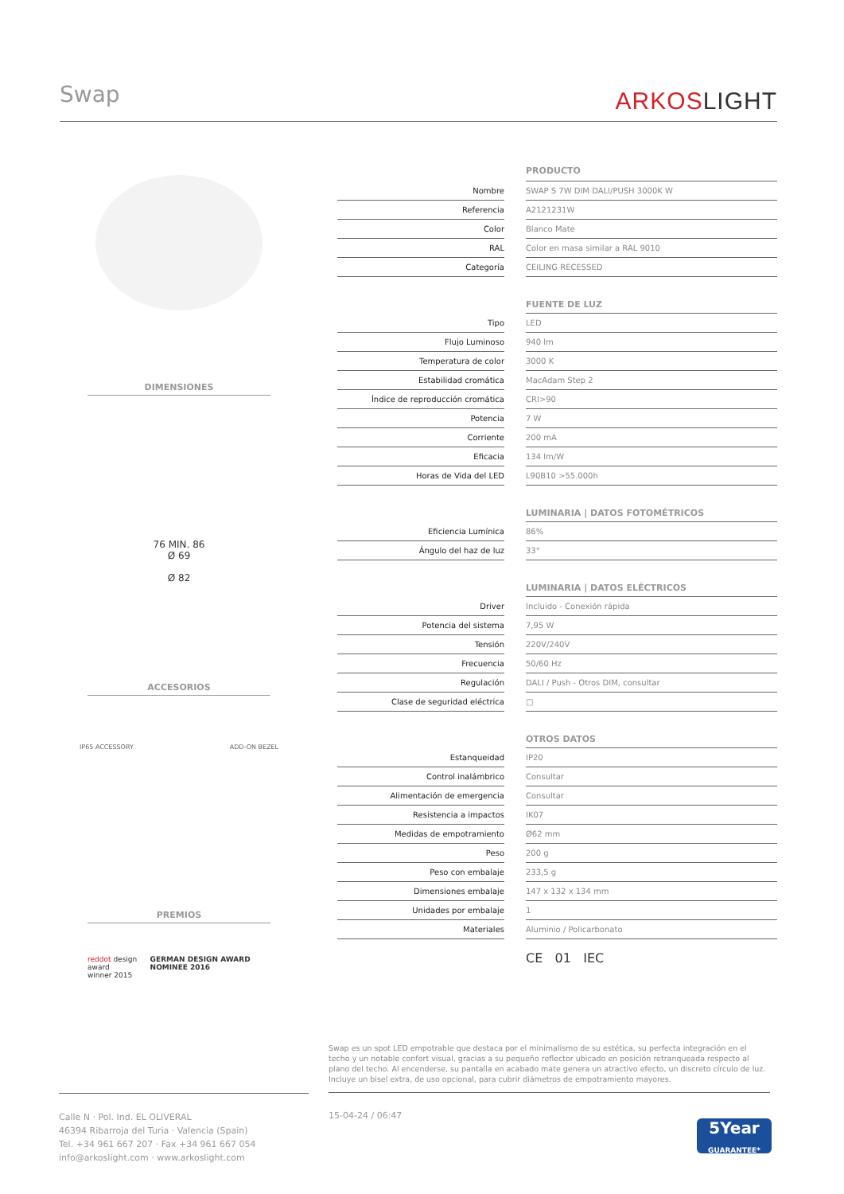Swap ARKOSLIGHT
DIMENSIONES
76 MIN. 86
Ø 69
Ø 82
ACCESORIOS
IP65 ACCESSORY ADD-ON BEZEL
PREMIOS
reddot design award
winner 2015 GERMAN DESIGN AWARD NOMINEE 2016
| | | PRODUCTO |
| Nombre | | SWAP S 7W DIM DALI/PUSH 3000K W |
| Referencia | | A2121231W |
| Color | | Blanco Mate |
| RAL | | Color en masa similar a RAL 9010 |
| Categoría | | CEILING RECESSED |
| | | FUENTE DE LUZ |
| Tipo | | LED |
| Flujo Luminoso | | 940 lm |
| Temperatura de color | | 3000 K |
| Estabilidad cromática | | MacAdam Step 2 |
| Índice de reproducción cromática | | CRI>90 |
| Potencia | | 7 W |
| Corriente | | 200 mA |
| Eficacia | | 134 lm/W |
| Horas de Vida del LED | | L90B10 >55.000h |
| | | LUMINARIA / DATOS FOTOMÉTRICOS |
| Eficiencia Lumínica | | 86% |
| Ángulo del haz de luz | | 33° |
| | | LUMINARIA / DATOS ELÉCTRICOS |
| Driver | | Incluido - Conexión rápida |
| Potencia del sistema | | 7,95 W |
| Tensión | | 220V/240V |
| Frecuencia | | 50/60 Hz |
| Regulación | | DALI / Push - Otros DIM, consultar |
| Clase de seguridad eléctrica | | □ |
| | | OTROS DATOS |
| Estanqueidad | | IP20 |
| Control inalámbrico | | Consultar |
| Alimentación de emergencia | | Consultar |
| Resistencia a impactos | | IK07 |
| Medidas de empotramiento | | Ø62 mm |
| Peso | | 200 g |
| Peso con embalaje | | 233,5 g |
| Dimensiones embalaje | | 147 x 132 x 134 mm |
| Unidades por embalaje | | 1 |
| Materiales | | Aluminio / Policarbonato |
| | | CE 01 IEC |
Swap es un spot LED empotrable que destaca por el minimalismo de su estética, su perfecta integración en el techo y un notable confort visual, gracias a su pequeño reflector ubicado en posición retranqueada respecto al plano del techo. Al encenderse, su pantalla en acabado mate genera un atractivo efecto, un discreto círculo de luz. Incluye un bisel extra, de uso opcional, para cubrir diámetros de empotramiento mayores.
Calle N · Pol. Ind. EL OLIVERAL
46394 Ribarroja del Turia · Valencia (Spain)
Tel. +34 961 667 207 · Fax +34 961 667 054
info@arkoslight.com · www.arkoslight.com
15-04-24 / 06:47
5Year
GUARANTEE*